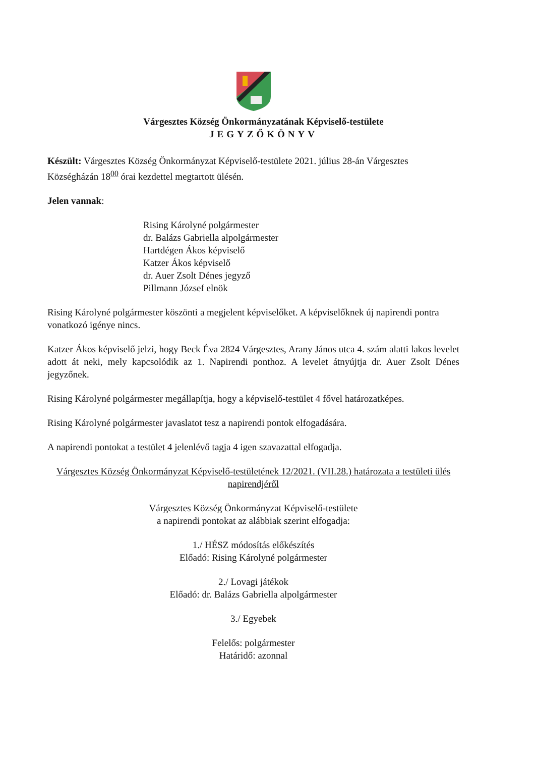Várgesztes Község Önkormányzatának Képviselő-testülete
JEGYZŐKÖNYV
Készült: Várgesztes Község Önkormányzat Képviselő-testülete 2021. július 28-án Várgesztes Községházán 18<sup>00</sup> órai kezdettel megtartott ülésén.
Jelen vannak:
Rising Károlyné polgármester
dr. Balázs Gabriella alpolgármester
Hartdégen Ákos képviselő
Katzer Ákos képviselő
dr. Auer Zsolt Dénes jegyző
Pillmann József elnök
Rising Károlyné polgármester köszönti a megjelent képviselőket. A képviselőknek új napirendi pontra vonatkozó igénye nincs.
Katzer Ákos képviselő jelzi, hogy Beck Éva 2824 Várgesztes, Arany János utca 4. szám alatti lakos levelet adott át neki, mely kapcsolódik az 1. Napirendi ponthoz. A levelet átnyújtja dr. Auer Zsolt Dénes jegyzőnek.
Rising Károlyné polgármester megállapítja, hogy a képviselő-testület 4 fővel határozatképes.
Rising Károlyné polgármester javaslatot tesz a napirendi pontok elfogadására.
A napirendi pontokat a testület 4 jelenlévő tagja 4 igen szavazattal elfogadja.
Várgesztes Község Önkormányzat Képviselő-testületének 12/2021. (VII.28.) határozata a testületi ülés napirendjéről
Várgesztes Község Önkormányzat Képviselő-testülete
a napirendi pontokat az alábbiak szerint elfogadja:
1./ HÉSZ módosítás előkészítés
Előadó: Rising Károlyné polgármester
2./ Lovagi játékok
Előadó: dr. Balázs Gabriella alpolgármester
3./ Egyebek
Felelős: polgármester
Határidő: azonnal